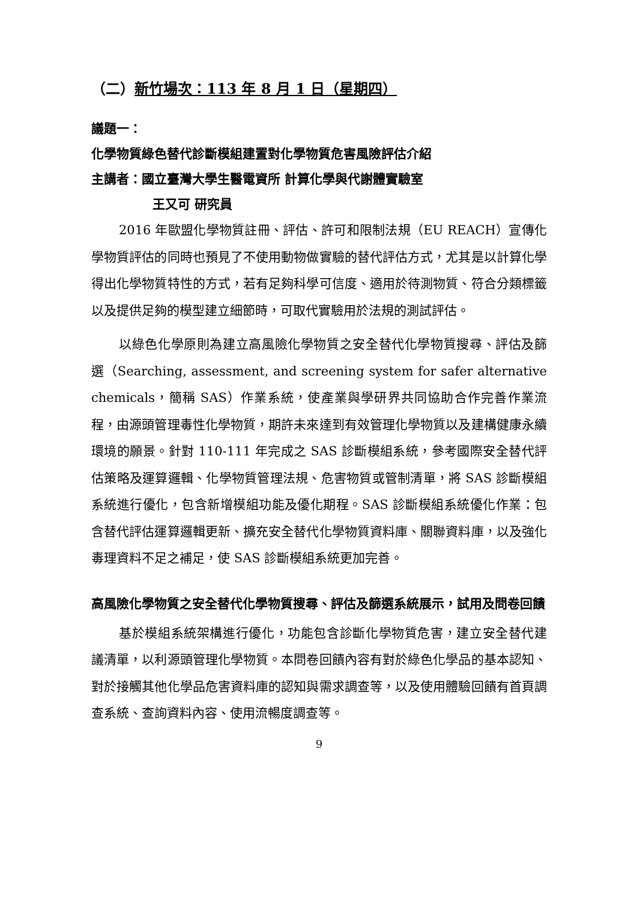（二）新竹場次：113 年 8 月 1 日（星期四）
議題一：
化學物質綠色替代診斷模組建置對化學物質危害風險評估介紹
主講者：國立臺灣大學生醫電資所 計算化學與代謝體實驗室
王又可 研究員
2016 年歐盟化學物質註冊、評估、許可和限制法規（EU REACH）宣傳化學物質評估的同時也預見了不使用動物做實驗的替代評估方式，尤其是以計算化學得出化學物質特性的方式，若有足夠科學可信度、適用於待測物質、符合分類標籤以及提供足夠的模型建立細節時，可取代實驗用於法規的測試評估。
以綠色化學原則為建立高風險化學物質之安全替代化學物質搜尋、評估及篩選（Searching, assessment, and screening system for safer alternative chemicals，簡稱 SAS）作業系統，使產業與學研界共同協助合作完善作業流程，由源頭管理毒性化學物質，期許未來達到有效管理化學物質以及建構健康永續環境的願景。針對 110-111 年完成之 SAS 診斷模組系統，參考國際安全替代評估策略及運算邏輯、化學物質管理法規、危害物質或管制清單，將 SAS 診斷模組系統進行優化，包含新增模組功能及優化期程。SAS 診斷模組系統優化作業：包含替代評估運算邏輯更新、擴充安全替代化學物質資料庫、關聯資料庫，以及強化毒理資料不足之補足，使 SAS 診斷模組系統更加完善。
高風險化學物質之安全替代化學物質搜尋、評估及篩選系統展示，試用及問卷回饋
基於模組系統架構進行優化，功能包含診斷化學物質危害，建立安全替代建議清單，以利源頭管理化學物質。本問卷回饋內容有對於綠色化學品的基本認知、對於接觸其他化學品危害資料庫的認知與需求調查等，以及使用體驗回饋有首頁調查系統、查詢資料內容、使用流暢度調查等。
9